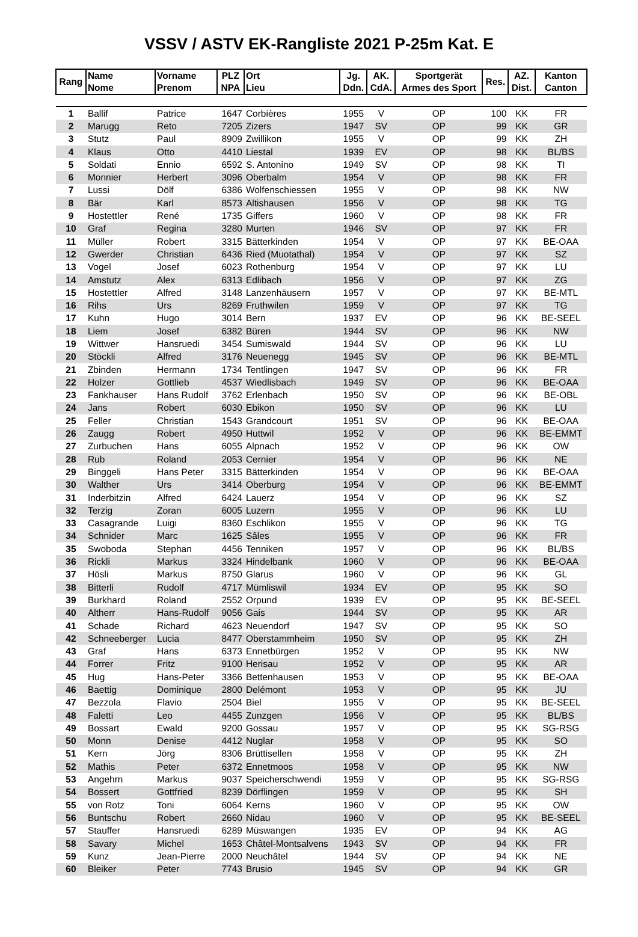VSSV / ASTV EK-Rangliste 2021 P-25m Kat. E
| Rang | Name Nome | Vorname Prenom | PLZ NPA | Ort Lieu | Jg. Ddn. | AK. CdA. | Sportgerät Armes des Sport | Res. | AZ. Dist. | Kanton Canton |
| --- | --- | --- | --- | --- | --- | --- | --- | --- | --- | --- |
| 1 | Ballif | Patrice | 1647 | Corbières | 1955 | V | OP | 100 | KK | FR |
| 2 | Marugg | Reto | 7205 | Zizers | 1947 | SV | OP | 99 | KK | GR |
| 3 | Stutz | Paul | 8909 | Zwillikon | 1955 | V | OP | 99 | KK | ZH |
| 4 | Klaus | Otto | 4410 | Liestal | 1939 | EV | OP | 98 | KK | BL/BS |
| 5 | Soldati | Ennio | 6592 | S. Antonino | 1949 | SV | OP | 98 | KK | TI |
| 6 | Monnier | Herbert | 3096 | Oberbalm | 1954 | V | OP | 98 | KK | FR |
| 7 | Lussi | Dölf | 6386 | Wolfenschiessen | 1955 | V | OP | 98 | KK | NW |
| 8 | Bär | Karl | 8573 | Altishausen | 1956 | V | OP | 98 | KK | TG |
| 9 | Hostettler | René | 1735 | Giffers | 1960 | V | OP | 98 | KK | FR |
| 10 | Graf | Regina | 3280 | Murten | 1946 | SV | OP | 97 | KK | FR |
| 11 | Müller | Robert | 3315 | Bätterkinden | 1954 | V | OP | 97 | KK | BE-OAA |
| 12 | Gwerder | Christian | 6436 | Ried (Muotathal) | 1954 | V | OP | 97 | KK | SZ |
| 13 | Vogel | Josef | 6023 | Rothenburg | 1954 | V | OP | 97 | KK | LU |
| 14 | Amstutz | Alex | 6313 | Edlibach | 1956 | V | OP | 97 | KK | ZG |
| 15 | Hostettler | Alfred | 3148 | Lanzenhäusern | 1957 | V | OP | 97 | KK | BE-MTL |
| 16 | Rihs | Urs | 8269 | Fruthwilen | 1959 | V | OP | 97 | KK | TG |
| 17 | Kuhn | Hugo | 3014 | Bern | 1937 | EV | OP | 96 | KK | BE-SEEL |
| 18 | Liem | Josef | 6382 | Büren | 1944 | SV | OP | 96 | KK | NW |
| 19 | Wittwer | Hansruedi | 3454 | Sumiswald | 1944 | SV | OP | 96 | KK | LU |
| 20 | Stöckli | Alfred | 3176 | Neuenegg | 1945 | SV | OP | 96 | KK | BE-MTL |
| 21 | Zbinden | Hermann | 1734 | Tentlingen | 1947 | SV | OP | 96 | KK | FR |
| 22 | Holzer | Gottlieb | 4537 | Wiedlisbach | 1949 | SV | OP | 96 | KK | BE-OAA |
| 23 | Fankhauser | Hans Rudolf | 3762 | Erlenbach | 1950 | SV | OP | 96 | KK | BE-OBL |
| 24 | Jans | Robert | 6030 | Ebikon | 1950 | SV | OP | 96 | KK | LU |
| 25 | Feller | Christian | 1543 | Grandcourt | 1951 | SV | OP | 96 | KK | BE-OAA |
| 26 | Zaugg | Robert | 4950 | Huttwil | 1952 | V | OP | 96 | KK | BE-EMMT |
| 27 | Zurbuchen | Hans | 6055 | Alpnach | 1952 | V | OP | 96 | KK | OW |
| 28 | Rub | Roland | 2053 | Cernier | 1954 | V | OP | 96 | KK | NE |
| 29 | Binggeli | Hans Peter | 3315 | Bätterkinden | 1954 | V | OP | 96 | KK | BE-OAA |
| 30 | Walther | Urs | 3414 | Oberburg | 1954 | V | OP | 96 | KK | BE-EMMT |
| 31 | Inderbitzin | Alfred | 6424 | Lauerz | 1954 | V | OP | 96 | KK | SZ |
| 32 | Terzig | Zoran | 6005 | Luzern | 1955 | V | OP | 96 | KK | LU |
| 33 | Casagrande | Luigi | 8360 | Eschlikon | 1955 | V | OP | 96 | KK | TG |
| 34 | Schnider | Marc | 1625 | Sâles | 1955 | V | OP | 96 | KK | FR |
| 35 | Swoboda | Stephan | 4456 | Tenniken | 1957 | V | OP | 96 | KK | BL/BS |
| 36 | Rickli | Markus | 3324 | Hindelbank | 1960 | V | OP | 96 | KK | BE-OAA |
| 37 | Hösli | Markus | 8750 | Glarus | 1960 | V | OP | 96 | KK | GL |
| 38 | Bitterli | Rudolf | 4717 | Mümliswil | 1934 | EV | OP | 95 | KK | SO |
| 39 | Burkhard | Roland | 2552 | Orpund | 1939 | EV | OP | 95 | KK | BE-SEEL |
| 40 | Altherr | Hans-Rudolf | 9056 | Gais | 1944 | SV | OP | 95 | KK | AR |
| 41 | Schade | Richard | 4623 | Neuendorf | 1947 | SV | OP | 95 | KK | SO |
| 42 | Schneeberger | Lucia | 8477 | Oberstammheim | 1950 | SV | OP | 95 | KK | ZH |
| 43 | Graf | Hans | 6373 | Ennetbürgen | 1952 | V | OP | 95 | KK | NW |
| 44 | Forrer | Fritz | 9100 | Herisau | 1952 | V | OP | 95 | KK | AR |
| 45 | Hug | Hans-Peter | 3366 | Bettenhausen | 1953 | V | OP | 95 | KK | BE-OAA |
| 46 | Baettig | Dominique | 2800 | Delémont | 1953 | V | OP | 95 | KK | JU |
| 47 | Bezzola | Flavio | 2504 | Biel | 1955 | V | OP | 95 | KK | BE-SEEL |
| 48 | Faletti | Leo | 4455 | Zunzgen | 1956 | V | OP | 95 | KK | BL/BS |
| 49 | Bossart | Ewald | 9200 | Gossau | 1957 | V | OP | 95 | KK | SG-RSG |
| 50 | Monn | Denise | 4412 | Nuglar | 1958 | V | OP | 95 | KK | SO |
| 51 | Kern | Jörg | 8306 | Brüttisellen | 1958 | V | OP | 95 | KK | ZH |
| 52 | Mathis | Peter | 6372 | Ennetmoos | 1958 | V | OP | 95 | KK | NW |
| 53 | Angehrn | Markus | 9037 | Speicherschwendi | 1959 | V | OP | 95 | KK | SG-RSG |
| 54 | Bossert | Gottfried | 8239 | Dörflingen | 1959 | V | OP | 95 | KK | SH |
| 55 | von Rotz | Toni | 6064 | Kerns | 1960 | V | OP | 95 | KK | OW |
| 56 | Buntschu | Robert | 2660 | Nidau | 1960 | V | OP | 95 | KK | BE-SEEL |
| 57 | Stauffer | Hansruedi | 6289 | Müswangen | 1935 | EV | OP | 94 | KK | AG |
| 58 | Savary | Michel | 1653 | Châtel-Montsalvens | 1943 | SV | OP | 94 | KK | FR |
| 59 | Kunz | Jean-Pierre | 2000 | Neuchâtel | 1944 | SV | OP | 94 | KK | NE |
| 60 | Bleiker | Peter | 7743 | Brusio | 1945 | SV | OP | 94 | KK | GR |